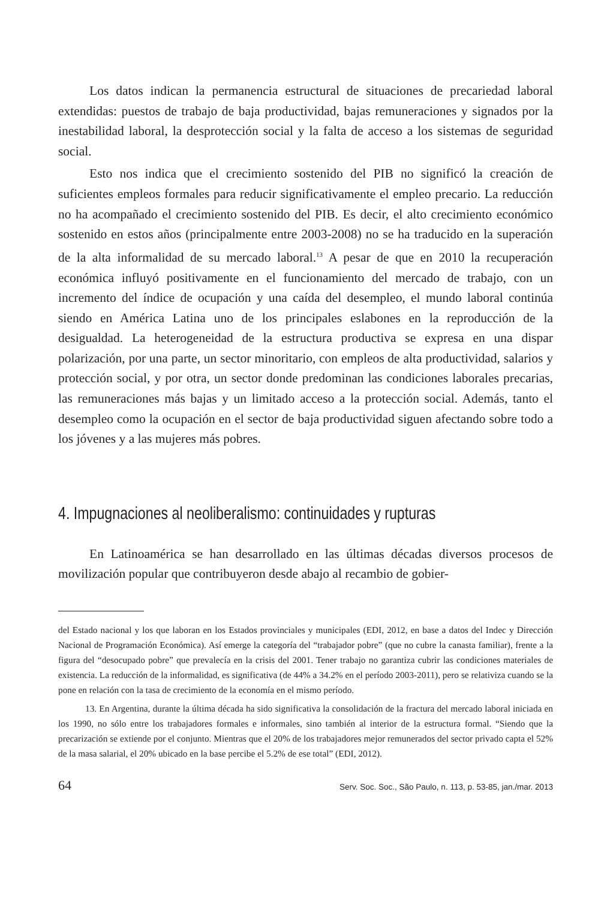Los datos indican la permanencia estructural de situaciones de precariedad laboral extendidas: puestos de trabajo de baja productividad, bajas remuneraciones y signados por la inestabilidad laboral, la desprotección social y la falta de acceso a los sistemas de seguridad social.
Esto nos indica que el crecimiento sostenido del PIB no significó la creación de suficientes empleos formales para reducir significativamente el empleo precario. La reducción no ha acompañado el crecimiento sostenido del PIB. Es decir, el alto crecimiento económico sostenido en estos años (principalmente entre 2003-2008) no se ha traducido en la superación de la alta informalidad de su mercado laboral.<sup>13</sup> A pesar de que en 2010 la recuperación económica influyó positivamente en el funcionamiento del mercado de trabajo, con un incremento del índice de ocupación y una caída del desempleo, el mundo laboral continúa siendo en América Latina uno de los principales eslabones en la reproducción de la desigualdad. La heterogeneidad de la estructura productiva se expresa en una dispar polarización, por una parte, un sector minoritario, con empleos de alta productividad, salarios y protección social, y por otra, un sector donde predominan las condiciones laborales precarias, las remuneraciones más bajas y un limitado acceso a la protección social. Además, tanto el desempleo como la ocupación en el sector de baja productividad siguen afectando sobre todo a los jóvenes y a las mujeres más pobres.
4. Impugnaciones al neoliberalismo: continuidades y rupturas
En Latinoamérica se han desarrollado en las últimas décadas diversos procesos de movilización popular que contribuyeron desde abajo al recambio de gobier-
del Estado nacional y los que laboran en los Estados provinciales y municipales (EDI, 2012, en base a datos del Indec y Dirección Nacional de Programación Económica). Así emerge la categoría del “trabajador pobre” (que no cubre la canasta familiar), frente a la figura del “desocupado pobre” que prevalecía en la crisis del 2001. Tener trabajo no garantiza cubrir las condiciones materiales de existencia. La reducción de la informalidad, es significativa (de 44% a 34.2% en el período 2003-2011), pero se relativiza cuando se la pone en relación con la tasa de crecimiento de la economía en el mismo período.
13. En Argentina, durante la última década ha sido significativa la consolidación de la fractura del mercado laboral iniciada en los 1990, no sólo entre los trabajadores formales e informales, sino también al interior de la estructura formal. “Siendo que la precarización se extiende por el conjunto. Mientras que el 20% de los trabajadores mejor remunerados del sector privado capta el 52% de la masa salarial, el 20% ubicado en la base percibe el 5.2% de ese total” (EDI, 2012).
64 Serv. Soc. Soc., São Paulo, n. 113, p. 53-85, jan./mar. 2013